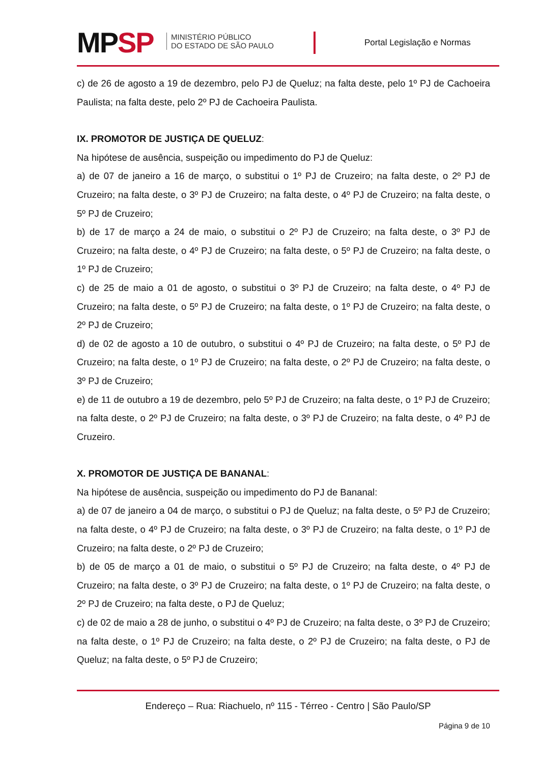MPSP
MINISTÉRIO PÚBLICO
DO ESTADO DE SÃO PAULO
Portal Legislação e Normas
c) de 26 de agosto a 19 de dezembro, pelo PJ de Queluz; na falta deste, pelo 1º PJ de Cachoeira Paulista; na falta deste, pelo 2º PJ de Cachoeira Paulista.
IX. PROMOTOR DE JUSTIÇA DE QUELUZ:
Na hipótese de ausência, suspeição ou impedimento do PJ de Queluz:
a) de 07 de janeiro a 16 de março, o substitui o 1º PJ de Cruzeiro; na falta deste, o 2º PJ de Cruzeiro; na falta deste, o 3º PJ de Cruzeiro; na falta deste, o 4º PJ de Cruzeiro; na falta deste, o 5º PJ de Cruzeiro;
b) de 17 de março a 24 de maio, o substitui o 2º PJ de Cruzeiro; na falta deste, o 3º PJ de Cruzeiro; na falta deste, o 4º PJ de Cruzeiro; na falta deste, o 5º PJ de Cruzeiro; na falta deste, o 1º PJ de Cruzeiro;
c) de 25 de maio a 01 de agosto, o substitui o 3º PJ de Cruzeiro; na falta deste, o 4º PJ de Cruzeiro; na falta deste, o 5º PJ de Cruzeiro; na falta deste, o 1º PJ de Cruzeiro; na falta deste, o 2º PJ de Cruzeiro;
d) de 02 de agosto a 10 de outubro, o substitui o 4º PJ de Cruzeiro; na falta deste, o 5º PJ de Cruzeiro; na falta deste, o 1º PJ de Cruzeiro; na falta deste, o 2º PJ de Cruzeiro; na falta deste, o 3º PJ de Cruzeiro;
e) de 11 de outubro a 19 de dezembro, pelo 5º PJ de Cruzeiro; na falta deste, o 1º PJ de Cruzeiro; na falta deste, o 2º PJ de Cruzeiro; na falta deste, o 3º PJ de Cruzeiro; na falta deste, o 4º PJ de Cruzeiro.
X. PROMOTOR DE JUSTIÇA DE BANANAL:
Na hipótese de ausência, suspeição ou impedimento do PJ de Bananal:
a) de 07 de janeiro a 04 de março, o substitui o PJ de Queluz; na falta deste, o 5º PJ de Cruzeiro; na falta deste, o 4º PJ de Cruzeiro; na falta deste, o 3º PJ de Cruzeiro; na falta deste, o 1º PJ de Cruzeiro; na falta deste, o 2º PJ de Cruzeiro;
b) de 05 de março a 01 de maio, o substitui o 5º PJ de Cruzeiro; na falta deste, o 4º PJ de Cruzeiro; na falta deste, o 3º PJ de Cruzeiro; na falta deste, o 1º PJ de Cruzeiro; na falta deste, o 2º PJ de Cruzeiro; na falta deste, o PJ de Queluz;
c) de 02 de maio a 28 de junho, o substitui o 4º PJ de Cruzeiro; na falta deste, o 3º PJ de Cruzeiro; na falta deste, o 1º PJ de Cruzeiro; na falta deste, o 2º PJ de Cruzeiro; na falta deste, o PJ de Queluz; na falta deste, o 5º PJ de Cruzeiro;
Endereço – Rua: Riachuelo, nº 115 - Térreo - Centro | São Paulo/SP
Página 9 de 10